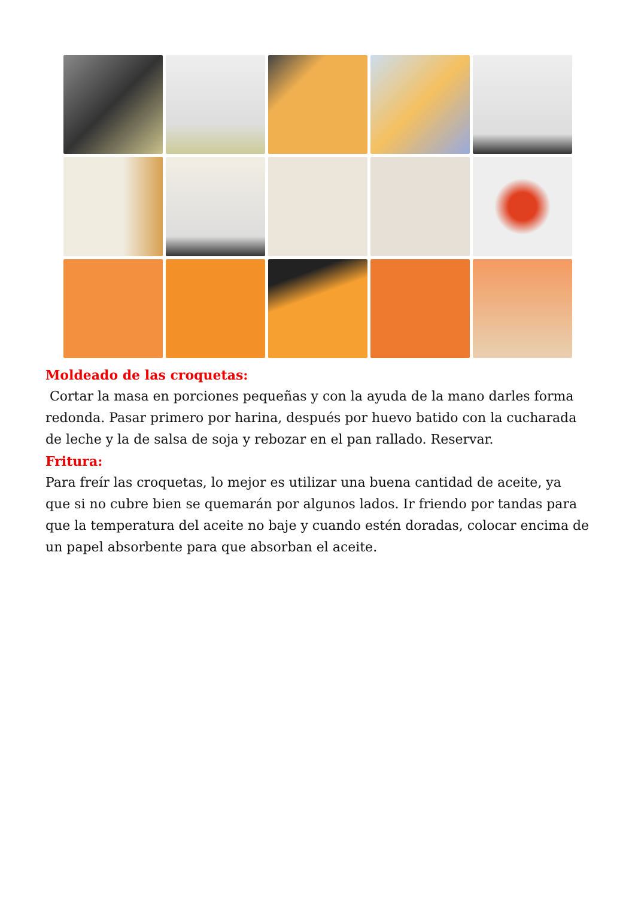Moldeado de las croquetas:
Cortar la masa en porciones pequeñas y con la ayuda de la mano darles forma redonda. Pasar primero por harina, después por huevo batido con la cucharada de leche y la de salsa de soja y rebozar en el pan rallado. Reservar.
Fritura:
Para freír las croquetas, lo mejor es utilizar una buena cantidad de aceite, ya que si no cubre bien se quemarán por algunos lados. Ir friendo por tandas para que la temperatura del aceite no baje y cuando estén doradas, colocar encima de un papel absorbente para que absorban el aceite.